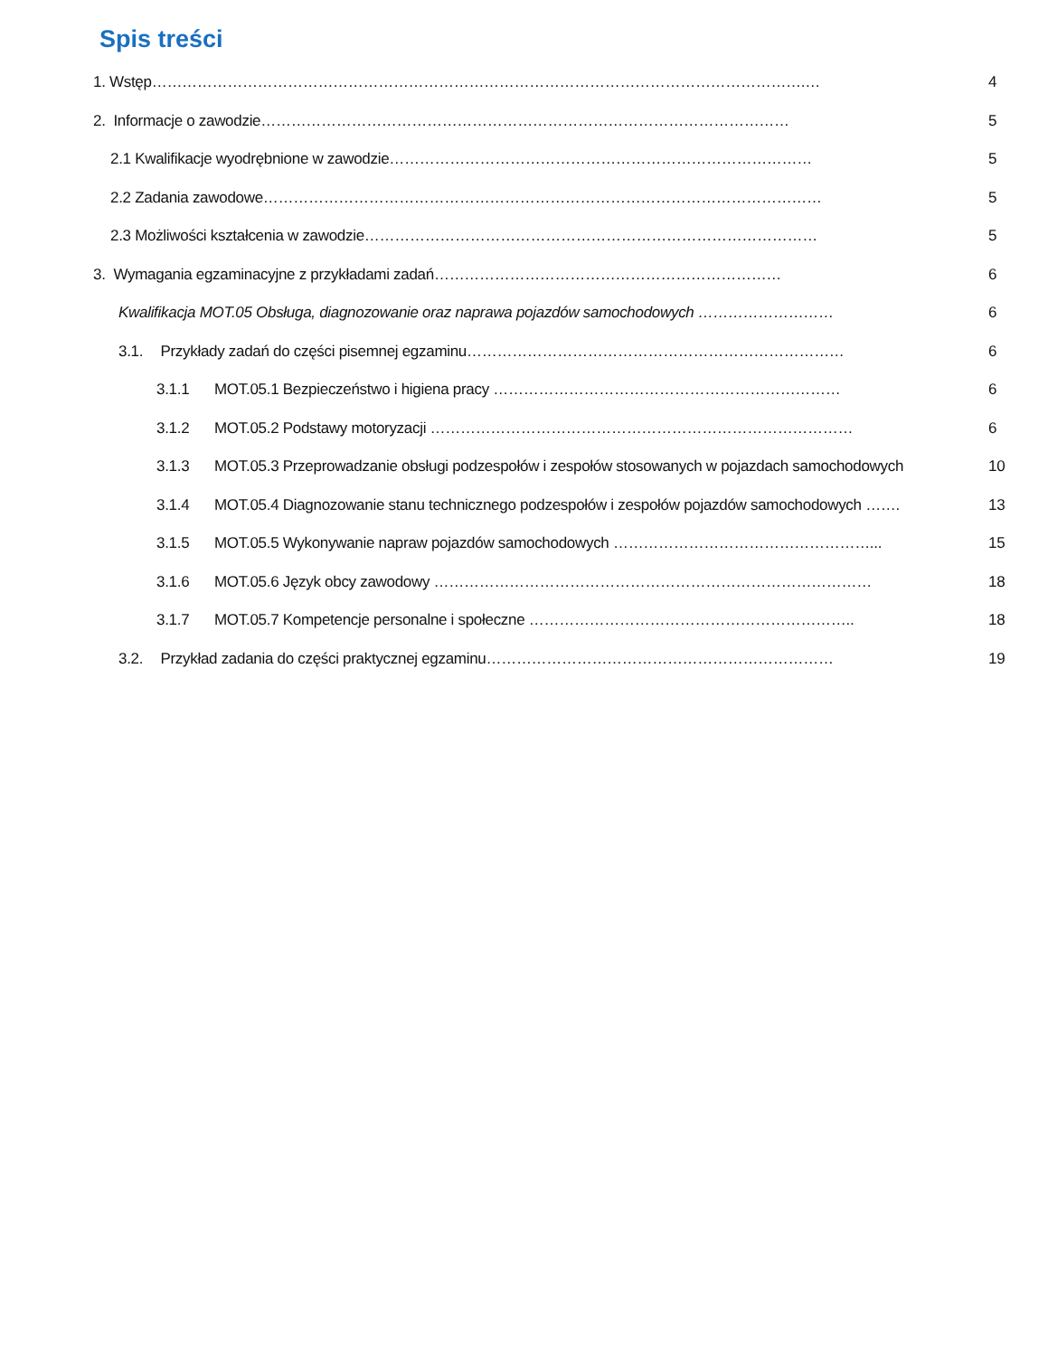Spis treści
1. Wstęp………………………………………………………………………………………………………………….… 4
2. Informacje o zawodzie…………………………………………………………………………………………… 5
2.1 Kwalifikacje wyodrębnione w zawodzie………………………………………………………………………… 5
2.2 Zadania zawodowe………………………………………………………………………………………………… 5
2.3 Możliwości kształcenia w zawodzie……………………………………………………………………………… 5
3. Wymagania egzaminacyjne z przykładami zadań…………………………………………………………… 6
Kwalifikacja MOT.05 Obsługa, diagnozowanie oraz naprawa pojazdów samochodowych ……………………… 6
3.1. Przykłady zadań do części pisemnej egzaminu………………………………………………………………… 6
3.1.1 MOT.05.1 Bezpieczeństwo i higiena pracy …………………………………………………………… 6
3.1.2 MOT.05.2 Podstawy motoryzacji ………………………………………………………………………… 6
3.1.3 MOT.05.3 Przeprowadzanie obsługi podzespołów i zespołów stosowanych w pojazdach samochodowych 10
3.1.4 MOT.05.4 Diagnozowanie stanu technicznego podzespołów i zespołów pojazdów samochodowych ……. 13
3.1.5 MOT.05.5 Wykonywanie napraw pojazdów samochodowych ……………………………………………... 15
3.1.6 MOT.05.6 Język obcy zawodowy …………………………………………………………………………… 18
3.1.7 MOT.05.7 Kompetencje personalne i społeczne ……………………………………………………….. 18
3.2. Przykład zadania do części praktycznej egzaminu…………………………………………………………… 19